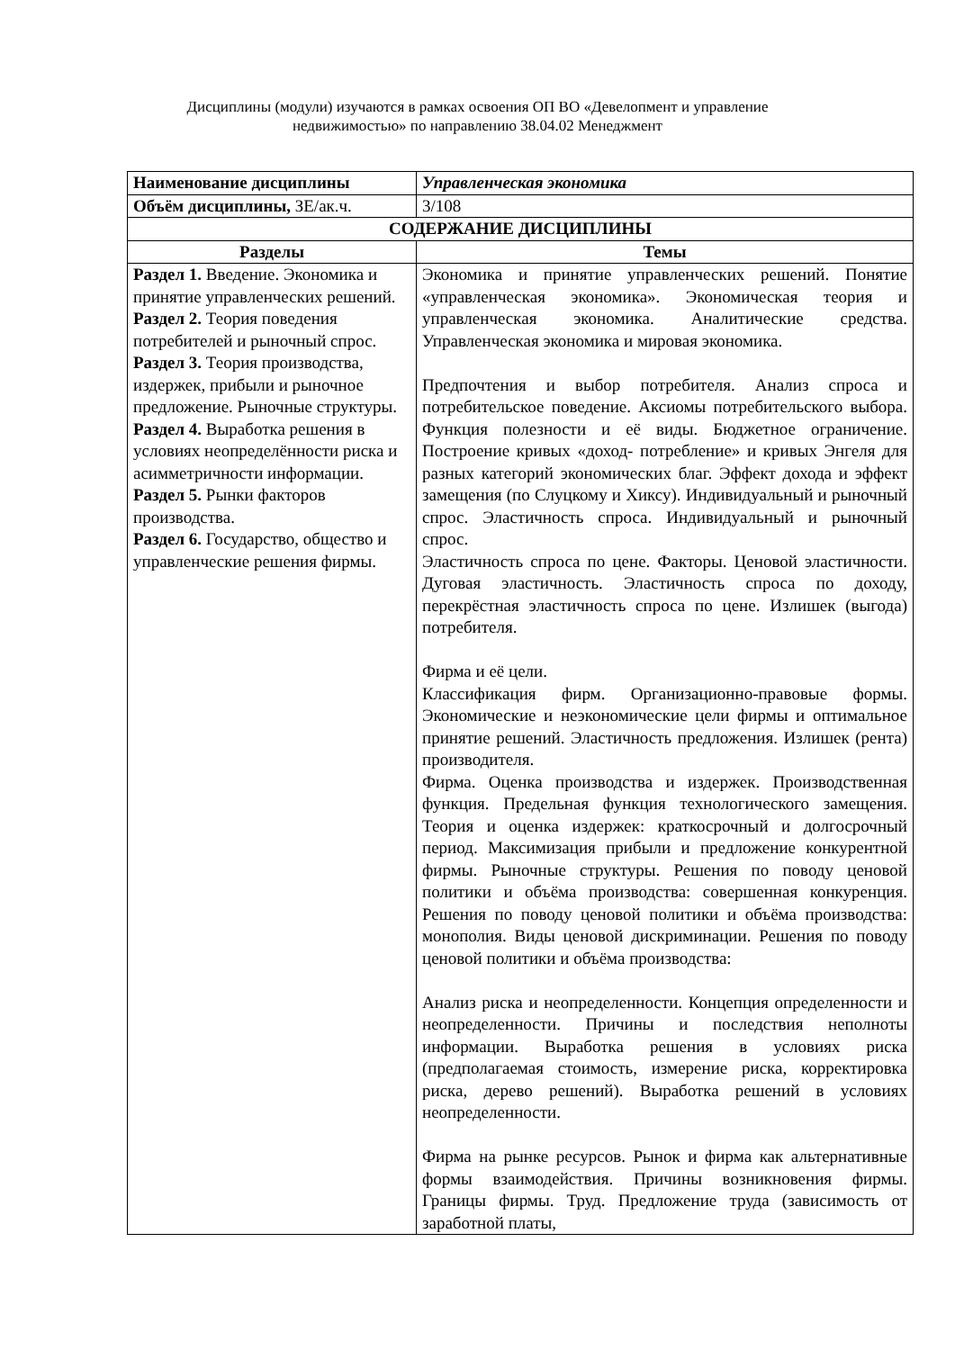Дисциплины (модули) изучаются в рамках освоения ОП ВО «Девелопмент и управление
недвижимостью» по направлению 38.04.02 Менеджмент
| Наименование дисциплины | Управленческая экономика |
| Объём дисциплины, ЗЕ/ак.ч. | 3/108 |
| СОДЕРЖАНИЕ ДИСЦИПЛИНЫ | |
| Разделы | Темы |
| Раздел 1. Введение. Экономика и принятие управленческих решений. Раздел 2. Теория поведения потребителей и рыночный спрос. Раздел 3. Теория производства, издержек, прибыли и рыночное предложение. Рыночные структуры. Раздел 4. Выработка решения в условиях неопределённости риска и асимметричности информации. Раздел 5. Рынки факторов производства. Раздел 6. Государство, общество и управленческие решения фирмы. | Экономика и принятие управленческих решений. Понятие «управленческая экономика». Экономическая теория и управленческая экономика. Аналитические средства. Управленческая экономика и мировая экономика. Предпочтения и выбор потребителя. Анализ спроса и потребительское поведение. Аксиомы потребительского выбора. Функция полезности и её виды. Бюджетное ограничение. Построение кривых «доход- потребление» и кривых Энгеля для разных категорий экономических благ. Эффект дохода и эффект замещения (по Слуцкому и Хиксу). Индивидуальный и рыночный спрос. Эластичность спроса. Индивидуальный и рыночный спрос. Эластичность спроса по цене. Факторы. Ценовой эластичности. Дуговая эластичность. Эластичность спроса по доходу, перекрёстная эластичность спроса по цене. Излишек (выгода) потребителя. Фирма и её цели. Классификация фирм. Организационно-правовые формы. Экономические и неэкономические цели фирмы и оптимальное принятие решений. Эластичность предложения. Излишек (рента) производителя. Фирма. Оценка производства и издержек. Производственная функция. Предельная функция технологического замещения. Теория и оценка издержек: краткосрочный и долгосрочный период. Максимизация прибыли и предложение конкурентной фирмы. Рыночные структуры. Решения по поводу ценовой политики и объёма производства: совершенная конкуренция. Решения по поводу ценовой политики и объёма производства: монополия. Виды ценовой дискриминации. Решения по поводу ценовой политики и объёма производства: Анализ риска и неопределенности. Концепция определенности и неопределенности. Причины и последствия неполноты информации. Выработка решения в условиях риска (предполагаемая стоимость, измерение риска, корректировка риска, дерево решений). Выработка решений в условиях неопределенности. Фирма на рынке ресурсов. Рынок и фирма как альтернативные формы взаимодействия. Причины возникновения фирмы. Границы фирмы. Труд. Предложение труда (зависимость от заработной платы, |